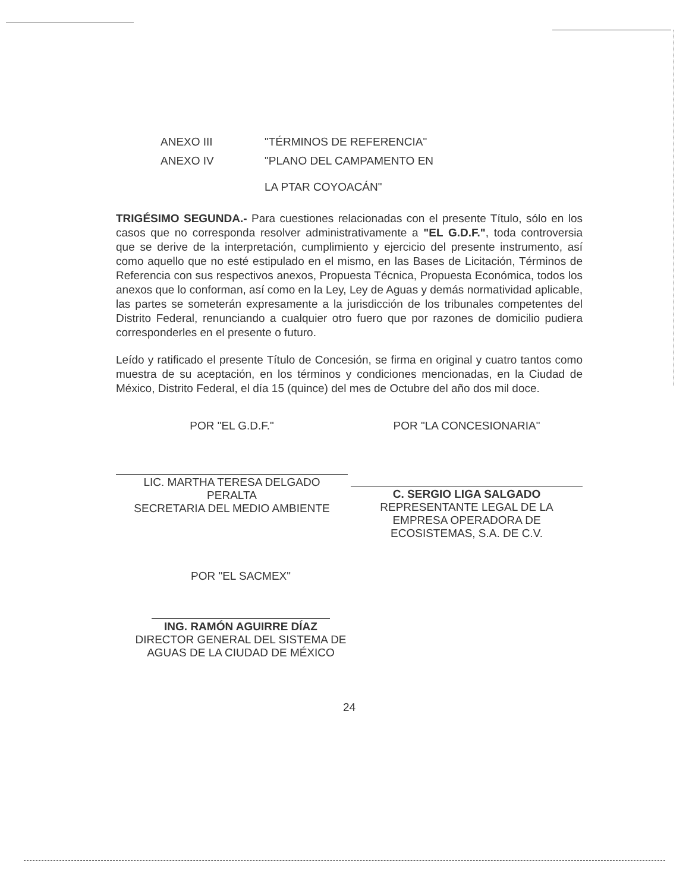ANEXO III "TÉRMINOS DE REFERENCIA"
ANEXO IV "PLANO DEL CAMPAMENTO EN
LA PTAR COYOACÁN"
TRIGÉSIMO SEGUNDA.- Para cuestiones relacionadas con el presente Título, sólo en los casos que no corresponda resolver administrativamente a "EL G.D.F.", toda controversia que se derive de la interpretación, cumplimiento y ejercicio del presente instrumento, así como aquello que no esté estipulado en el mismo, en las Bases de Licitación, Términos de Referencia con sus respectivos anexos, Propuesta Técnica, Propuesta Económica, todos los anexos que lo conforman, así como en la Ley, Ley de Aguas y demás normatividad aplicable, las partes se someterán expresamente a la jurisdicción de los tribunales competentes del Distrito Federal, renunciando a cualquier otro fuero que por razones de domicilio pudiera corresponderles en el presente o futuro.
Leído y ratificado el presente Título de Concesión, se firma en original y cuatro tantos como muestra de su aceptación, en los términos y condiciones mencionadas, en la Ciudad de México, Distrito Federal, el día 15 (quince) del mes de Octubre del año dos mil doce.
POR "EL G.D.F."
LIC. MARTHA TERESA DELGADO
PERALTA
SECRETARIA DEL MEDIO AMBIENTE
POR "LA CONCESIONARIA"
C. SERGIO LIGA SALGADO
REPRESENTANTE LEGAL DE LA
EMPRESA OPERADORA DE
ECOSISTEMAS, S.A. DE C.V.
POR "EL SACMEX"
ING. RAMÓN AGUIRRE DÍAZ
DIRECTOR GENERAL DEL SISTEMA DE
AGUAS DE LA CIUDAD DE MÉXICO
24